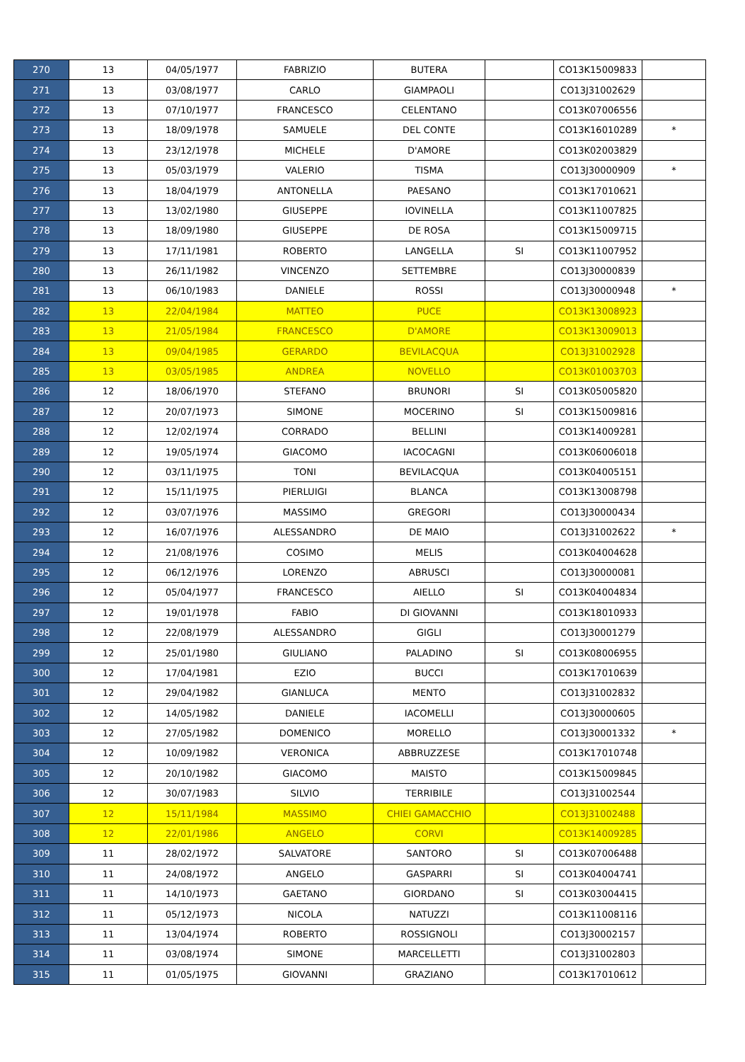| 270 | 13 | 04/05/1977 | FABRIZIO | BUTERA | | CO13K15009833 | |
| 271 | 13 | 03/08/1977 | CARLO | GIAMPAOLI | | CO13J31002629 | |
| 272 | 13 | 07/10/1977 | FRANCESCO | CELENTANO | | CO13K07006556 | |
| 273 | 13 | 18/09/1978 | SAMUELE | DEL CONTE | | CO13K16010289 | * |
| 274 | 13 | 23/12/1978 | MICHELE | D'AMORE | | CO13K02003829 | |
| 275 | 13 | 05/03/1979 | VALERIO | TISMA | | CO13J30000909 | * |
| 276 | 13 | 18/04/1979 | ANTONELLA | PAESANO | | CO13K17010621 | |
| 277 | 13 | 13/02/1980 | GIUSEPPE | IOVINELLA | | CO13K11007825 | |
| 278 | 13 | 18/09/1980 | GIUSEPPE | DE ROSA | | CO13K15009715 | |
| 279 | 13 | 17/11/1981 | ROBERTO | LANGELLA | SI | CO13K11007952 | |
| 280 | 13 | 26/11/1982 | VINCENZO | SETTEMBRE | | CO13J30000839 | |
| 281 | 13 | 06/10/1983 | DANIELE | ROSSI | | CO13J30000948 | * |
| 282 | 13 | 22/04/1984 | MATTEO | PUCE | | CO13K13008923 | |
| 283 | 13 | 21/05/1984 | FRANCESCO | D'AMORE | | CO13K13009013 | |
| 284 | 13 | 09/04/1985 | GERARDO | BEVILACQUA | | CO13J31002928 | |
| 285 | 13 | 03/05/1985 | ANDREA | NOVELLO | | CO13K01003703 | |
| 286 | 12 | 18/06/1970 | STEFANO | BRUNORI | SI | CO13K05005820 | |
| 287 | 12 | 20/07/1973 | SIMONE | MOCERINO | SI | CO13K15009816 | |
| 288 | 12 | 12/02/1974 | CORRADO | BELLINI | | CO13K14009281 | |
| 289 | 12 | 19/05/1974 | GIACOMO | IACOCAGNI | | CO13K06006018 | |
| 290 | 12 | 03/11/1975 | TONI | BEVILACQUA | | CO13K04005151 | |
| 291 | 12 | 15/11/1975 | PIERLUIGI | BLANCA | | CO13K13008798 | |
| 292 | 12 | 03/07/1976 | MASSIMO | GREGORI | | CO13J30000434 | |
| 293 | 12 | 16/07/1976 | ALESSANDRO | DE MAIO | | CO13J31002622 | * |
| 294 | 12 | 21/08/1976 | COSIMO | MELIS | | CO13K04004628 | |
| 295 | 12 | 06/12/1976 | LORENZO | ABRUSCI | | CO13J30000081 | |
| 296 | 12 | 05/04/1977 | FRANCESCO | AIELLO | SI | CO13K04004834 | |
| 297 | 12 | 19/01/1978 | FABIO | DI GIOVANNI | | CO13K18010933 | |
| 298 | 12 | 22/08/1979 | ALESSANDRO | GIGLI | | CO13J30001279 | |
| 299 | 12 | 25/01/1980 | GIULIANO | PALADINO | SI | CO13K08006955 | |
| 300 | 12 | 17/04/1981 | EZIO | BUCCI | | CO13K17010639 | |
| 301 | 12 | 29/04/1982 | GIANLUCA | MENTO | | CO13J31002832 | |
| 302 | 12 | 14/05/1982 | DANIELE | IACOMELLI | | CO13J30000605 | |
| 303 | 12 | 27/05/1982 | DOMENICO | MORELLO | | CO13J30001332 | * |
| 304 | 12 | 10/09/1982 | VERONICA | ABBRUZZESE | | CO13K17010748 | |
| 305 | 12 | 20/10/1982 | GIACOMO | MAISTO | | CO13K15009845 | |
| 306 | 12 | 30/07/1983 | SILVIO | TERRIBILE | | CO13J31002544 | |
| 307 | 12 | 15/11/1984 | MASSIMO | CHIEI GAMACCHIO | | CO13J31002488 | |
| 308 | 12 | 22/01/1986 | ANGELO | CORVI | | CO13K14009285 | |
| 309 | 11 | 28/02/1972 | SALVATORE | SANTORO | SI | CO13K07006488 | |
| 310 | 11 | 24/08/1972 | ANGELO | GASPARRI | SI | CO13K04004741 | |
| 311 | 11 | 14/10/1973 | GAETANO | GIORDANO | SI | CO13K03004415 | |
| 312 | 11 | 05/12/1973 | NICOLA | NATUZZI | | CO13K11008116 | |
| 313 | 11 | 13/04/1974 | ROBERTO | ROSSIGNOLI | | CO13J30002157 | |
| 314 | 11 | 03/08/1974 | SIMONE | MARCELLETTI | | CO13J31002803 | |
| 315 | 11 | 01/05/1975 | GIOVANNI | GRAZIANO | | CO13K17010612 | |